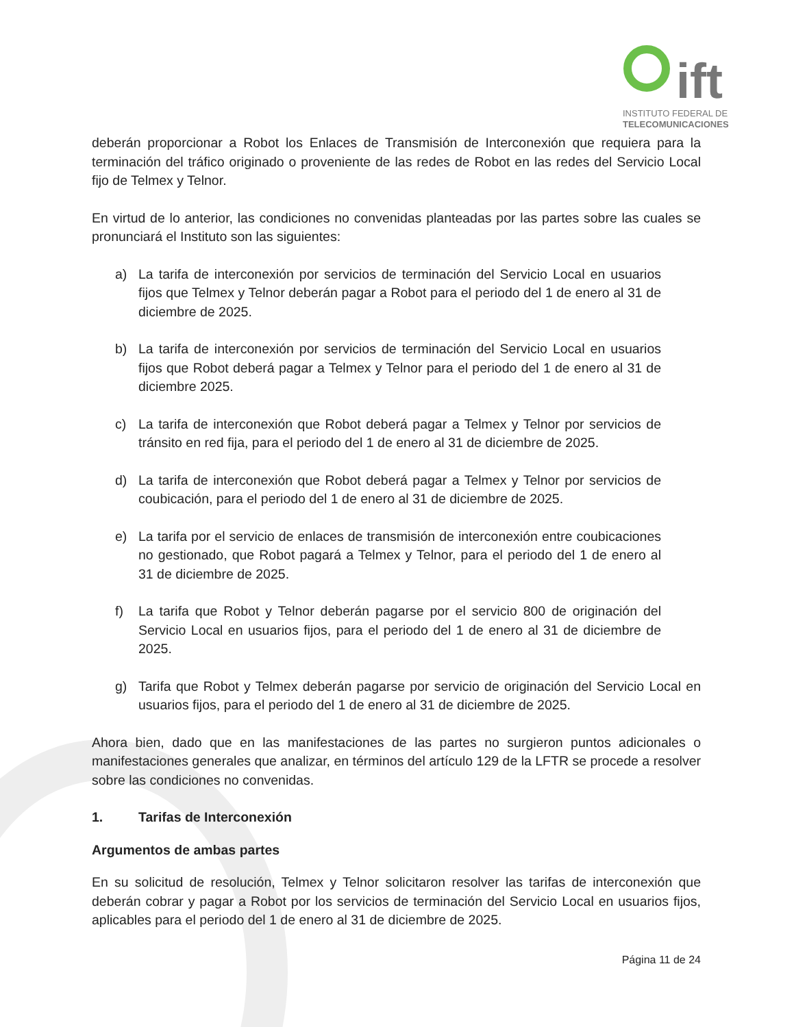ift
INSTITUTO FEDERAL DE
TELECOMUNICACIONES
deberán proporcionar a Robot los Enlaces de Transmisión de Interconexión que requiera para la terminación del tráfico originado o proveniente de las redes de Robot en las redes del Servicio Local fijo de Telmex y Telnor.
En virtud de lo anterior, las condiciones no convenidas planteadas por las partes sobre las cuales se pronunciará el Instituto son las siguientes:
a) La tarifa de interconexión por servicios de terminación del Servicio Local en usuarios fijos que Telmex y Telnor deberán pagar a Robot para el periodo del 1 de enero al 31 de diciembre de 2025.
b) La tarifa de interconexión por servicios de terminación del Servicio Local en usuarios fijos que Robot deberá pagar a Telmex y Telnor para el periodo del 1 de enero al 31 de diciembre 2025.
c) La tarifa de interconexión que Robot deberá pagar a Telmex y Telnor por servicios de tránsito en red fija, para el periodo del 1 de enero al 31 de diciembre de 2025.
d) La tarifa de interconexión que Robot deberá pagar a Telmex y Telnor por servicios de coubicación, para el periodo del 1 de enero al 31 de diciembre de 2025.
e) La tarifa por el servicio de enlaces de transmisión de interconexión entre coubicaciones no gestionado, que Robot pagará a Telmex y Telnor, para el periodo del 1 de enero al 31 de diciembre de 2025.
f) La tarifa que Robot y Telnor deberán pagarse por el servicio 800 de originación del Servicio Local en usuarios fijos, para el periodo del 1 de enero al 31 de diciembre de 2025.
g) Tarifa que Robot y Telmex deberán pagarse por servicio de originación del Servicio Local en usuarios fijos, para el periodo del 1 de enero al 31 de diciembre de 2025.
Ahora bien, dado que en las manifestaciones de las partes no surgieron puntos adicionales o manifestaciones generales que analizar, en términos del artículo 129 de la LFTR se procede a resolver sobre las condiciones no convenidas.
1. Tarifas de Interconexión
Argumentos de ambas partes
En su solicitud de resolución, Telmex y Telnor solicitaron resolver las tarifas de interconexión que deberán cobrar y pagar a Robot por los servicios de terminación del Servicio Local en usuarios fijos, aplicables para el periodo del 1 de enero al 31 de diciembre de 2025.
Página 11 de 24